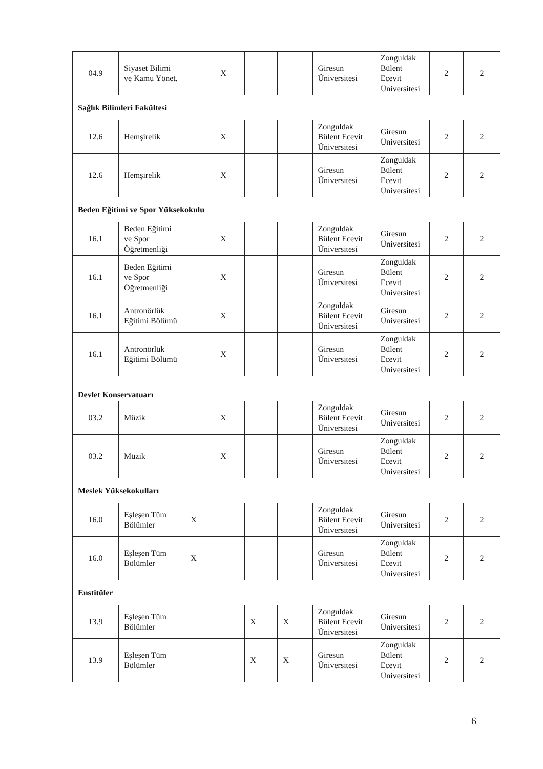| 04.9 | Siyaset Bilimi ve Kamu Yönet. | | X | | | Giresun Üniversitesi | Zonguldak Bülent Ecevit Üniversitesi | 2 | 2 |
| Sağlık Bilimleri Fakültesi | | | | | | | | | |
| 12.6 | Hemşirelik | | X | | | Zonguldak Bülent Ecevit Üniversitesi | Giresun Üniversitesi | 2 | 2 |
| 12.6 | Hemşirelik | | X | | | Giresun Üniversitesi | Zonguldak Bülent Ecevit Üniversitesi | 2 | 2 |
| Beden Eğitimi ve Spor Yüksekokulu | | | | | | | | | |
| 16.1 | Beden Eğitimi ve Spor Öğretmenliği | | X | | | Zonguldak Bülent Ecevit Üniversitesi | Giresun Üniversitesi | 2 | 2 |
| 16.1 | Beden Eğitimi ve Spor Öğretmenliği | | X | | | Giresun Üniversitesi | Zonguldak Bülent Ecevit Üniversitesi | 2 | 2 |
| 16.1 | Antronörlük Eğitimi Bölümü | | X | | | Zonguldak Bülent Ecevit Üniversitesi | Giresun Üniversitesi | 2 | 2 |
| 16.1 | Antronörlük Eğitimi Bölümü | | X | | | Giresun Üniversitesi | Zonguldak Bülent Ecevit Üniversitesi | 2 | 2 |
| Devlet Konservatuarı | | | | | | | | | |
| 03.2 | Müzik | | X | | | Zonguldak Bülent Ecevit Üniversitesi | Giresun Üniversitesi | 2 | 2 |
| 03.2 | Müzik | | X | | | Giresun Üniversitesi | Zonguldak Bülent Ecevit Üniversitesi | 2 | 2 |
| Meslek Yüksekokulları | | | | | | | | | |
| 16.0 | Eşleşen Tüm Bölümler | X | | | | Zonguldak Bülent Ecevit Üniversitesi | Giresun Üniversitesi | 2 | 2 |
| 16.0 | Eşleşen Tüm Bölümler | X | | | | Giresun Üniversitesi | Zonguldak Bülent Ecevit Üniversitesi | 2 | 2 |
| Enstitüler | | | | | | | | | |
| 13.9 | Eşleşen Tüm Bölümler | | | X | X | Zonguldak Bülent Ecevit Üniversitesi | Giresun Üniversitesi | 2 | 2 |
| 13.9 | Eşleşen Tüm Bölümler | | | X | X | Giresun Üniversitesi | Zonguldak Bülent Ecevit Üniversitesi | 2 | 2 |
6